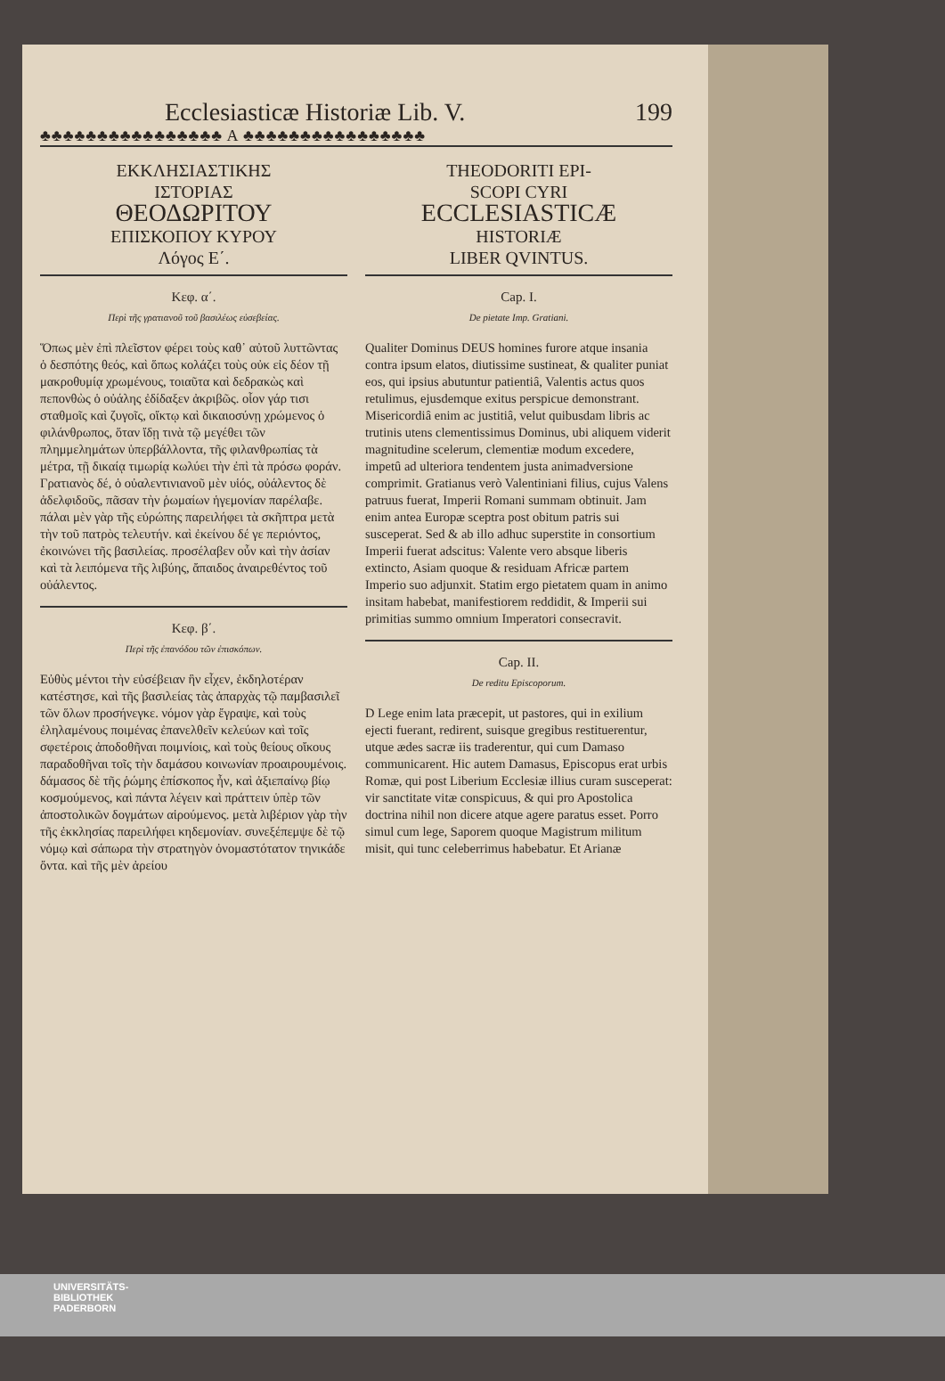Ecclesiasticæ Historiæ Lib. V. 199
♣♣♣♣♣♣♣♣♣♣♣♣♣♣♣♣ A ♣♣♣♣♣♣♣♣♣♣♣♣♣♣♣♣
ΕΚΚΛΗΣΙΑΣΤΙΚΗΣ
ΙΣΤΟΡΙΑΣ
ΘΕΟΔΩΡΙΤΟΥ
ΕΠΙΣΚΟΠΟΥ ΚΥΡΟΥ
Λόγος Ε΄.
Κεφ. α΄.
Περὶ τῆς γρατιανοῦ τοῦ βασιλέως εὐσεβείας.
Ὅπως μὲν ἐπὶ πλεῖστον φέρει τοὺς καθ᾽ αὐτοῦ λυττῶντας ὁ δεσπότης θεός, καὶ ὅπως κολάζει τοὺς οὐκ εἰς δέον τῇ μακροθυμίᾳ χρωμένους, τοιαῦτα καὶ δεδρακὼς καὶ πεπονθὼς ὁ οὐάλης ἐδίδαξεν ἀκριβῶς. οἷον γάρ τισι σταθμοῖς καὶ ζυγοῖς, οἴκτῳ καὶ δικαιοσύνῃ χρώμενος ὁ φιλάνθρωπος, ὅταν ἴδῃ τινὰ τῷ μεγέθει τῶν πλημμελημάτων ὑπερβάλλοντα, τῆς φιλανθρωπίας τὰ μέτρα, τῇ δικαίᾳ τιμωρίᾳ κωλύει τὴν ἐπὶ τὰ πρόσω φοράν. Γρατιανὸς δέ, ὁ οὐαλεντινιανοῦ μὲν υἱός, οὐάλεντος δὲ ἀδελφιδοῦς, πᾶσαν τὴν ῥωμαίων ἡγεμονίαν παρέλαβε. πάλαι μὲν γὰρ τῆς εὐρώπης παρειλήφει τὰ σκῆπτρα μετὰ τὴν τοῦ πατρὸς τελευτήν. καὶ ἐκείνου δέ γε περιόντος, ἐκοινώνει τῆς βασιλείας. προσέλαβεν οὖν καὶ τὴν ἀσίαν καὶ τὰ λειπόμενα τῆς λιβύης, ἄπαιδος ἀναιρεθέντος τοῦ οὐάλεντος.
Κεφ. β΄.
Περὶ τῆς ἐπανόδου τῶν ἐπισκόπων.
Εὐθὺς μέντοι τὴν εὐσέβειαν ἣν εἶχεν, ἐκδηλοτέραν κατέστησε, καὶ τῆς βασιλείας τὰς ἀπαρχὰς τῷ παμβασιλεῖ τῶν ὅλων προσήνεγκε. νόμον γὰρ ἔγραψε, καὶ τοὺς ἐληλαμένους ποιμένας ἐπανελθεῖν κελεύων καὶ τοῖς σφετέροις ἀποδοθῆναι ποιμνίοις, καὶ τοὺς θείους οἴκους παραδοθῆναι τοῖς τὴν δαμάσου κοινωνίαν προαιρουμένοις. δάμασος δὲ τῆς ῥώμης ἐπίσκοπος ἦν, καὶ ἀξιεπαίνῳ βίῳ κοσμούμενος, καὶ πάντα λέγειν καὶ πράττειν ὑπὲρ τῶν ἀποστολικῶν δογμάτων αἱρούμενος. μετὰ λιβέριον γὰρ τὴν τῆς ἐκκλησίας παρειλήφει κηδεμονίαν. συνεξέπεμψε δὲ τῷ νόμῳ καὶ σάπωρα τὴν στρατηγὸν ὀνομαστότατον τηνικάδε ὄντα. καὶ τῆς μὲν ἀρείου
THEODORITI EPI-
SCOPI CYRI
ECCLESIASTICÆ
HISTORIÆ
LIBER QVINTUS.
Cap. I.
De pietate Imp. Gratiani.
Qualiter Dominus DEUS homines furore atque insania contra ipsum elatos, diutissime sustineat, & qualiter puniat eos, qui ipsius abutuntur patientiâ, Valentis actus quos retulimus, ejusdemque exitus perspicue demonstrant. Misericordiâ enim ac justitiâ, velut quibusdam libris ac trutinis utens clementissimus Dominus, ubi aliquem viderit magnitudine scelerum, clementiæ modum excedere, impetû ad ulteriora tendentem justa animadversione comprimit. Gratianus verò Valentiniani filius, cujus Valens patruus fuerat, Imperii Romani summam obtinuit. Jam enim antea Europæ sceptra post obitum patris sui susceperat. Sed & ab illo adhuc superstite in consortium Imperii fuerat adscitus: Valente vero absque liberis extincto, Asiam quoque & residuam Africæ partem Imperio suo adjunxit. Statim ergo pietatem quam in animo insitam habebat, manifestiorem reddidit, & Imperii sui primitias summo omnium Imperatori consecravit.
Cap. II.
De reditu Episcoporum.
D Lege enim lata præcepit, ut pastores, qui in exilium ejecti fuerant, redirent, suisque gregibus restituerentur, utque ædes sacræ iis traderentur, qui cum Damaso communicarent. Hic autem Damasus, Episcopus erat urbis Romæ, qui post Liberium Ecclesiæ illius curam susceperat: vir sanctitate vitæ conspicuus, & qui pro Apostolica doctrina nihil non dicere atque agere paratus esset. Porro simul cum lege, Saporem quoque Magistrum militum misit, qui tunc celeberrimus habebatur. Et Arianæ
UNIVERSITÄTS-
BIBLIOTHEK
PADERBORN